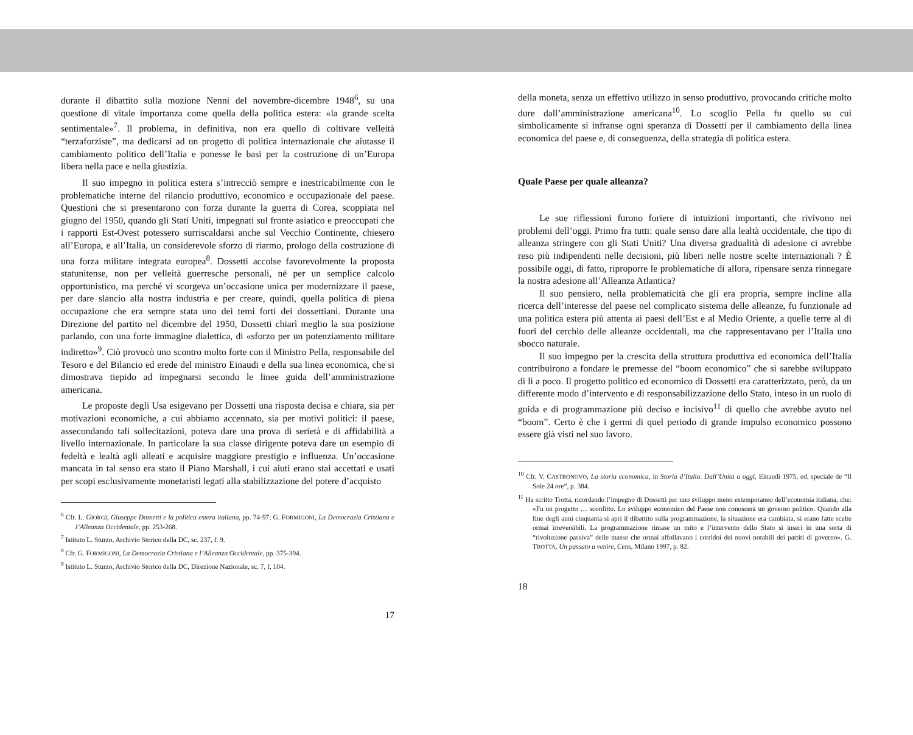durante il dibattito sulla mozione Nenni del novembre-dicembre 1948<sup>6</sup>, su una questione di vitale importanza come quella della politica estera: «la grande scelta sentimentale»<sup>7</sup>. Il problema, in definitiva, non era quello di coltivare velleità “terzaforziste”, ma dedicarsi ad un progetto di politica internazionale che aiutasse il cambiamento politico dell’Italia e ponesse le basi per la costruzione di un’Europa libera nella pace e nella giustizia.
Il suo impegno in politica estera s’intrecciò sempre e inestricabilmente con le problematiche interne del rilancio produttivo, economico e occupazionale del paese. Questioni che si presentarono con forza durante la guerra di Corea, scoppiata nel giugno del 1950, quando gli Stati Uniti, impegnati sul fronte asiatico e preoccupati che i rapporti Est-Ovest potessero surriscaldarsi anche sul Vecchio Continente, chiesero all’Europa, e all’Italia, un considerevole sforzo di riarmo, prologo della costruzione di una forza militare integrata europea<sup>8</sup>. Dossetti accolse favorevolmente la proposta statunitense, non per velleità guerresche personali, né per un semplice calcolo opportunistico, ma perché vi scorgeva un’occasione unica per modernizzare il paese, per dare slancio alla nostra industria e per creare, quindi, quella politica di piena occupazione che era sempre stata uno dei temi forti dei dossettiani. Durante una Direzione del partito nel dicembre del 1950, Dossetti chiarì meglio la sua posizione parlando, con una forte immagine dialettica, di «sforzo per un potenziamento militare indiretto»<sup>9</sup>. Ciò provocò uno scontro molto forte con il Ministro Pella, responsabile del Tesoro e del Bilancio ed erede del ministro Einaudi e della sua linea economica, che si dimostrava tiepido ad impegnarsi secondo le linee guida dell’amministrazione americana.
Le proposte degli Usa esigevano per Dossetti una risposta decisa e chiara, sia per motivazioni economiche, a cui abbiamo accennato, sia per motivi politici: il paese, assecondando tali sollecitazioni, poteva dare una prova di serietà e di affidabilità a livello internazionale. In particolare la sua classe dirigente poteva dare un esempio di fedeltà e lealtà agli alleati e acquisire maggiore prestigio e influenza. Un’occasione mancata in tal senso era stato il Piano Marshall, i cui aiuti erano stai accettati e usati per scopi esclusivamente monetaristi legati alla stabilizzazione del potere d’acquisto
<sup>6</sup> Cfr. L. GIORGI, Giuseppe Dossetti e la politica estera italiana, pp. 74-97; G. FORMIGONI, La Democrazia Cristiana e l’Alleanza Occidentale, pp. 253-268.
<sup>7</sup> Istituto L. Sturzo, Archivio Storico della DC, sc. 237, f. 9.
<sup>8</sup> Cfr. G. FORMIGONI, La Democrazia Cristiana e l’Alleanza Occidentale, pp. 375-394.
<sup>9</sup> Istituto L. Sturzo, Archivio Storico della DC, Direzione Nazionale, sc. 7, f. 104.
17
della moneta, senza un effettivo utilizzo in senso produttivo, provocando critiche molto dure dall’amministrazione americana<sup>10</sup>. Lo scoglio Pella fu quello su cui simbolicamente si infranse ogni speranza di Dossetti per il cambiamento della linea economica del paese e, di conseguenza, della strategia di politica estera.
Quale Paese per quale alleanza?
Le sue riflessioni furono foriere di intuizioni importanti, che rivivono nei problemi dell’oggi. Primo fra tutti: quale senso dare alla lealtà occidentale, che tipo di alleanza stringere con gli Stati Uniti? Una diversa gradualità di adesione ci avrebbe reso più indipendenti nelle decisioni, più liberi nelle nostre scelte internazionali ? È possibile oggi, di fatto, riproporre le problematiche di allora, ripensare senza rinnegare la nostra adesione all’Alleanza Atlantica?
Il suo pensiero, nella problematicità che gli era propria, sempre incline alla ricerca dell’interesse del paese nel complicato sistema delle alleanze, fu funzionale ad una politica estera più attenta ai paesi dell’Est e al Medio Oriente, a quelle terre al di fuori del cerchio delle alleanze occidentali, ma che rappresentavano per l’Italia uno sbocco naturale.
Il suo impegno per la crescita della struttura produttiva ed economica dell’Italia contribuirono a fondare le premesse del “boom economico” che si sarebbe sviluppato di lì a poco. Il progetto politico ed economico di Dossetti era caratterizzato, però, da un differente modo d’intervento e di responsabilizzazione dello Stato, inteso in un ruolo di guida e di programmazione più deciso e incisivo<sup>11</sup> di quello che avrebbe avuto nel “boom”. Certo è che i germi di quel periodo di grande impulso economico possono essere già visti nel suo lavoro.
<sup>10</sup> Cfr. V. CASTRONOVO, La storia economica, in Storia d’Italia. Dall’Unità a oggi, Einaudi 1975, ed. speciale de “Il Sole 24 ore”, p. 384.
<sup>11</sup> Ha scritto Trotta, ricordando l’impegno di Dossetti per uno sviluppo meno estemporaneo dell’economia italiana, che: «Fu un progetto … sconfitto. Lo sviluppo economico del Paese non conoscerà un governo politico. Quando alla fine degli anni cinquanta si aprì il dibattito sulla programmazione, la situazione era cambiata, si erano fatte scelte ormai irreversibili. La programmazione rimase un mito e l’intervento dello Stato si inserì in una sorta di “rivoluzione passiva” delle masse che ormai affollavano i corridoi dei nuovi notabili dei partiti di governo». G. TROTTA, Un passato a venire, Cens, Milano 1997, p. 82.
18